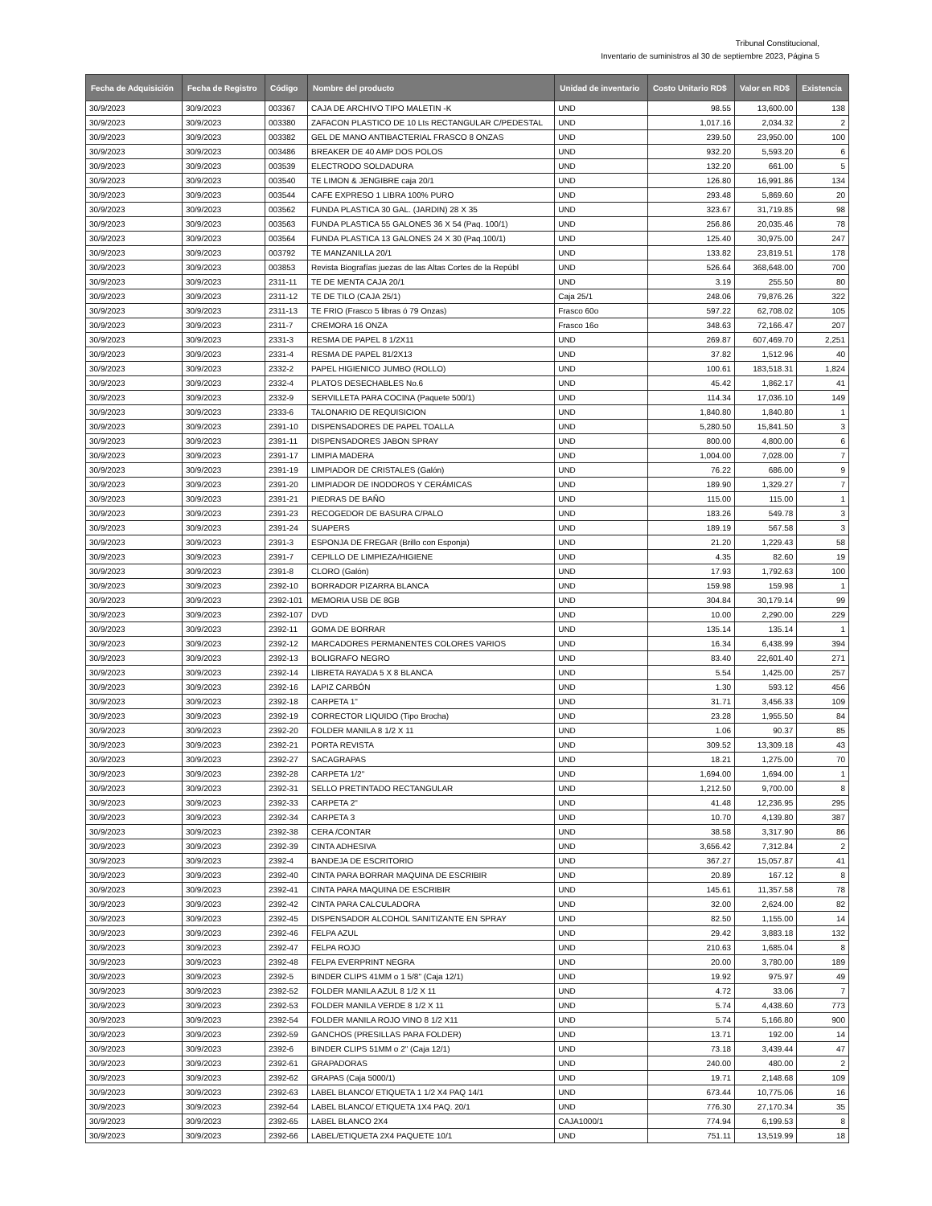Tribunal Constitucional,
Inventario de suministros al 30 de septiembre 2023, Página 5
| Fecha de Adquisición | Fecha de Registro | Código | Nombre del producto | Unidad de inventario | Costo Unitario RD$ | Valor en RD$ | Existencia |
| --- | --- | --- | --- | --- | --- | --- | --- |
| 30/9/2023 | 30/9/2023 | 003367 | CAJA DE ARCHIVO TIPO MALETIN -K | UND | 98.55 | 13,600.00 | 138 |
| 30/9/2023 | 30/9/2023 | 003380 | ZAFACON PLASTICO DE 10 Lts RECTANGULAR C/PEDESTAL | UND | 1,017.16 | 2,034.32 | 2 |
| 30/9/2023 | 30/9/2023 | 003382 | GEL DE MANO ANTIBACTERIAL FRASCO 8 ONZAS | UND | 239.50 | 23,950.00 | 100 |
| 30/9/2023 | 30/9/2023 | 003486 | BREAKER DE 40 AMP DOS POLOS | UND | 932.20 | 5,593.20 | 6 |
| 30/9/2023 | 30/9/2023 | 003539 | ELECTRODO SOLDADURA | UND | 132.20 | 661.00 | 5 |
| 30/9/2023 | 30/9/2023 | 003540 | TE LIMON & JENGIBRE caja 20/1 | UND | 126.80 | 16,991.86 | 134 |
| 30/9/2023 | 30/9/2023 | 003544 | CAFE EXPRESO 1 LIBRA 100% PURO | UND | 293.48 | 5,869.60 | 20 |
| 30/9/2023 | 30/9/2023 | 003562 | FUNDA PLASTICA 30 GAL. (JARDIN) 28 X 35 | UND | 323.67 | 31,719.85 | 98 |
| 30/9/2023 | 30/9/2023 | 003563 | FUNDA PLASTICA 55 GALONES 36 X 54 (Paq. 100/1) | UND | 256.86 | 20,035.46 | 78 |
| 30/9/2023 | 30/9/2023 | 003564 | FUNDA PLASTICA 13 GALONES 24 X 30 (Paq.100/1) | UND | 125.40 | 30,975.00 | 247 |
| 30/9/2023 | 30/9/2023 | 003792 | TE MANZANILLA 20/1 | UND | 133.82 | 23,819.51 | 178 |
| 30/9/2023 | 30/9/2023 | 003853 | Revista Biografías juezas de las Altas Cortes de la Repúbl | UND | 526.64 | 368,648.00 | 700 |
| 30/9/2023 | 30/9/2023 | 2311-11 | TE DE MENTA CAJA 20/1 | UND | 3.19 | 255.50 | 80 |
| 30/9/2023 | 30/9/2023 | 2311-12 | TE DE TILO (CAJA 25/1) | Caja 25/1 | 248.06 | 79,876.26 | 322 |
| 30/9/2023 | 30/9/2023 | 2311-13 | TE FRIO (Frasco 5 libras ó 79 Onzas) | Frasco 60o | 597.22 | 62,708.02 | 105 |
| 30/9/2023 | 30/9/2023 | 2311-7 | CREMORA 16 ONZA | Frasco 16o | 348.63 | 72,166.47 | 207 |
| 30/9/2023 | 30/9/2023 | 2331-3 | RESMA DE PAPEL 8 1/2X11 | UND | 269.87 | 607,469.70 | 2,251 |
| 30/9/2023 | 30/9/2023 | 2331-4 | RESMA DE PAPEL 81/2X13 | UND | 37.82 | 1,512.96 | 40 |
| 30/9/2023 | 30/9/2023 | 2332-2 | PAPEL HIGIENICO JUMBO (ROLLO) | UND | 100.61 | 183,518.31 | 1,824 |
| 30/9/2023 | 30/9/2023 | 2332-4 | PLATOS DESECHABLES No.6 | UND | 45.42 | 1,862.17 | 41 |
| 30/9/2023 | 30/9/2023 | 2332-9 | SERVILLETA PARA COCINA (Paquete 500/1) | UND | 114.34 | 17,036.10 | 149 |
| 30/9/2023 | 30/9/2023 | 2333-6 | TALONARIO DE REQUISICION | UND | 1,840.80 | 1,840.80 | 1 |
| 30/9/2023 | 30/9/2023 | 2391-10 | DISPENSADORES DE PAPEL TOALLA | UND | 5,280.50 | 15,841.50 | 3 |
| 30/9/2023 | 30/9/2023 | 2391-11 | DISPENSADORES JABON SPRAY | UND | 800.00 | 4,800.00 | 6 |
| 30/9/2023 | 30/9/2023 | 2391-17 | LIMPIA MADERA | UND | 1,004.00 | 7,028.00 | 7 |
| 30/9/2023 | 30/9/2023 | 2391-19 | LIMPIADOR DE CRISTALES (Galón) | UND | 76.22 | 686.00 | 9 |
| 30/9/2023 | 30/9/2023 | 2391-20 | LIMPIADOR DE INODOROS Y CERÁMICAS | UND | 189.90 | 1,329.27 | 7 |
| 30/9/2023 | 30/9/2023 | 2391-21 | PIEDRAS DE BAÑO | UND | 115.00 | 115.00 | 1 |
| 30/9/2023 | 30/9/2023 | 2391-23 | RECOGEDOR DE BASURA C/PALO | UND | 183.26 | 549.78 | 3 |
| 30/9/2023 | 30/9/2023 | 2391-24 | SUAPERS | UND | 189.19 | 567.58 | 3 |
| 30/9/2023 | 30/9/2023 | 2391-3 | ESPONJA DE FREGAR (Brillo con Esponja) | UND | 21.20 | 1,229.43 | 58 |
| 30/9/2023 | 30/9/2023 | 2391-7 | CEPILLO DE LIMPIEZA/HIGIENE | UND | 4.35 | 82.60 | 19 |
| 30/9/2023 | 30/9/2023 | 2391-8 | CLORO (Galón) | UND | 17.93 | 1,792.63 | 100 |
| 30/9/2023 | 30/9/2023 | 2392-10 | BORRADOR PIZARRA BLANCA | UND | 159.98 | 159.98 | 1 |
| 30/9/2023 | 30/9/2023 | 2392-101 | MEMORIA USB DE 8GB | UND | 304.84 | 30,179.14 | 99 |
| 30/9/2023 | 30/9/2023 | 2392-107 | DVD | UND | 10.00 | 2,290.00 | 229 |
| 30/9/2023 | 30/9/2023 | 2392-11 | GOMA DE BORRAR | UND | 135.14 | 135.14 | 1 |
| 30/9/2023 | 30/9/2023 | 2392-12 | MARCADORES PERMANENTES COLORES VARIOS | UND | 16.34 | 6,438.99 | 394 |
| 30/9/2023 | 30/9/2023 | 2392-13 | BOLIGRAFO NEGRO | UND | 83.40 | 22,601.40 | 271 |
| 30/9/2023 | 30/9/2023 | 2392-14 | LIBRETA RAYADA 5 X 8 BLANCA | UND | 5.54 | 1,425.00 | 257 |
| 30/9/2023 | 30/9/2023 | 2392-16 | LAPIZ CARBÓN | UND | 1.30 | 593.12 | 456 |
| 30/9/2023 | 30/9/2023 | 2392-18 | CARPETA 1" | UND | 31.71 | 3,456.33 | 109 |
| 30/9/2023 | 30/9/2023 | 2392-19 | CORRECTOR LIQUIDO (Tipo Brocha) | UND | 23.28 | 1,955.50 | 84 |
| 30/9/2023 | 30/9/2023 | 2392-20 | FOLDER MANILA 8 1/2 X 11 | UND | 1.06 | 90.37 | 85 |
| 30/9/2023 | 30/9/2023 | 2392-21 | PORTA REVISTA | UND | 309.52 | 13,309.18 | 43 |
| 30/9/2023 | 30/9/2023 | 2392-27 | SACAGRAPAS | UND | 18.21 | 1,275.00 | 70 |
| 30/9/2023 | 30/9/2023 | 2392-28 | CARPETA 1/2" | UND | 1,694.00 | 1,694.00 | 1 |
| 30/9/2023 | 30/9/2023 | 2392-31 | SELLO PRETINTADO RECTANGULAR | UND | 1,212.50 | 9,700.00 | 8 |
| 30/9/2023 | 30/9/2023 | 2392-33 | CARPETA 2" | UND | 41.48 | 12,236.95 | 295 |
| 30/9/2023 | 30/9/2023 | 2392-34 | CARPETA 3 | UND | 10.70 | 4,139.80 | 387 |
| 30/9/2023 | 30/9/2023 | 2392-38 | CERA /CONTAR | UND | 38.58 | 3,317.90 | 86 |
| 30/9/2023 | 30/9/2023 | 2392-39 | CINTA ADHESIVA | UND | 3,656.42 | 7,312.84 | 2 |
| 30/9/2023 | 30/9/2023 | 2392-4 | BANDEJA DE ESCRITORIO | UND | 367.27 | 15,057.87 | 41 |
| 30/9/2023 | 30/9/2023 | 2392-40 | CINTA PARA BORRAR MAQUINA DE ESCRIBIR | UND | 20.89 | 167.12 | 8 |
| 30/9/2023 | 30/9/2023 | 2392-41 | CINTA PARA MAQUINA DE ESCRIBIR | UND | 145.61 | 11,357.58 | 78 |
| 30/9/2023 | 30/9/2023 | 2392-42 | CINTA PARA CALCULADORA | UND | 32.00 | 2,624.00 | 82 |
| 30/9/2023 | 30/9/2023 | 2392-45 | DISPENSADOR ALCOHOL SANITIZANTE EN SPRAY | UND | 82.50 | 1,155.00 | 14 |
| 30/9/2023 | 30/9/2023 | 2392-46 | FELPA AZUL | UND | 29.42 | 3,883.18 | 132 |
| 30/9/2023 | 30/9/2023 | 2392-47 | FELPA ROJO | UND | 210.63 | 1,685.04 | 8 |
| 30/9/2023 | 30/9/2023 | 2392-48 | FELPA EVERPRINT NEGRA | UND | 20.00 | 3,780.00 | 189 |
| 30/9/2023 | 30/9/2023 | 2392-5 | BINDER CLIPS 41MM o 1 5/8" (Caja 12/1) | UND | 19.92 | 975.97 | 49 |
| 30/9/2023 | 30/9/2023 | 2392-52 | FOLDER MANILA AZUL 8 1/2 X 11 | UND | 4.72 | 33.06 | 7 |
| 30/9/2023 | 30/9/2023 | 2392-53 | FOLDER MANILA VERDE 8 1/2 X 11 | UND | 5.74 | 4,438.60 | 773 |
| 30/9/2023 | 30/9/2023 | 2392-54 | FOLDER MANILA ROJO VINO 8 1/2 X11 | UND | 5.74 | 5,166.80 | 900 |
| 30/9/2023 | 30/9/2023 | 2392-59 | GANCHOS (PRESILLAS PARA FOLDER) | UND | 13.71 | 192.00 | 14 |
| 30/9/2023 | 30/9/2023 | 2392-6 | BINDER CLIPS 51MM o 2" (Caja 12/1) | UND | 73.18 | 3,439.44 | 47 |
| 30/9/2023 | 30/9/2023 | 2392-61 | GRAPADORAS | UND | 240.00 | 480.00 | 2 |
| 30/9/2023 | 30/9/2023 | 2392-62 | GRAPAS (Caja 5000/1) | UND | 19.71 | 2,148.68 | 109 |
| 30/9/2023 | 30/9/2023 | 2392-63 | LABEL BLANCO/ ETIQUETA 1 1/2 X4 PAQ 14/1 | UND | 673.44 | 10,775.06 | 16 |
| 30/9/2023 | 30/9/2023 | 2392-64 | LABEL BLANCO/ ETIQUETA 1X4 PAQ. 20/1 | UND | 776.30 | 27,170.34 | 35 |
| 30/9/2023 | 30/9/2023 | 2392-65 | LABEL BLANCO 2X4 | CAJA1000/1 | 774.94 | 6,199.53 | 8 |
| 30/9/2023 | 30/9/2023 | 2392-66 | LABEL/ETIQUETA 2X4 PAQUETE 10/1 | UND | 751.11 | 13,519.99 | 18 |